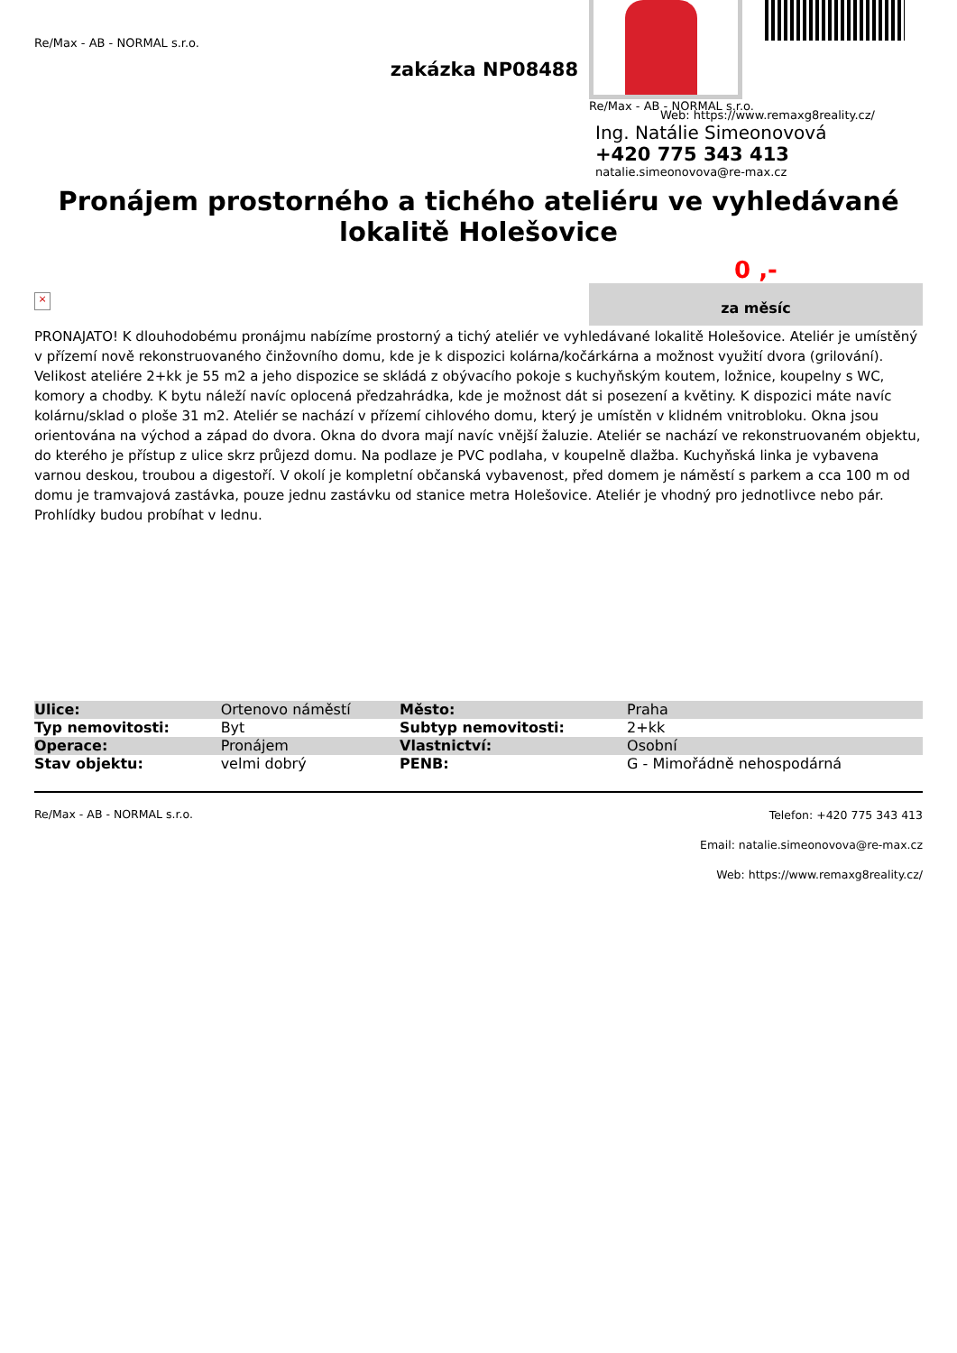Re/Max - AB - NORMAL s.r.o.
zakázka NP08488
Re/Max - AB - NORMAL s.r.o.
Web: https://www.remaxg8reality.cz/
Ing. Natálie Simeonovová
+420 775 343 413
natalie.simeonovova@re-max.cz
Pronájem prostorného a tichého ateliéru ve vyhledávané lokalitě Holešovice
0 ,-
za měsíc
×
PRONAJATO! K dlouhodobému pronájmu nabízíme prostorný a tichý ateliér ve vyhledávané lokalitě Holešovice. Ateliér je umístěný v přízemí nově rekonstruovaného činžovního domu, kde je k dispozici kolárna/kočárkárna a možnost využití dvora (grilování). Velikost ateliére 2+kk je 55 m2 a jeho dispozice se skládá z obývacího pokoje s kuchyňským koutem, ložnice, koupelny s WC, komory a chodby. K bytu náleží navíc oplocená předzahrádka, kde je možnost dát si posezení a květiny. K dispozici máte navíc kolárnu/sklad o ploše 31 m2. Ateliér se nachází v přízemí cihlového domu, který je umístěn v klidném vnitrobloku. Okna jsou orientována na východ a západ do dvora. Okna do dvora mají navíc vnější žaluzie. Ateliér se nachází ve rekonstruovaném objektu, do kterého je přístup z ulice skrz průjezd domu. Na podlaze je PVC podlaha, v koupelně dlažba. Kuchyňská linka je vybavena varnou deskou, troubou a digestoří. V okolí je kompletní občanská vybavenost, před domem je náměstí s parkem a cca 100 m od domu je tramvajová zastávka, pouze jednu zastávku od stanice metra Holešovice. Ateliér je vhodný pro jednotlivce nebo pár. Prohlídky budou probíhat v lednu.
| Ulice: | Ortenovo náměstí | Město: | Praha |
| Typ nemovitosti: | Byt | Subtyp nemovitosti: | 2+kk |
| Operace: | Pronájem | Vlastnictví: | Osobní |
| Stav objektu: | velmi dobrý | PENB: | G - Mimořádně nehospodárná |
Re/Max - AB - NORMAL s.r.o.
Telefon: +420 775 343 413
Email: natalie.simeonovova@re-max.cz
Web: https://www.remaxg8reality.cz/